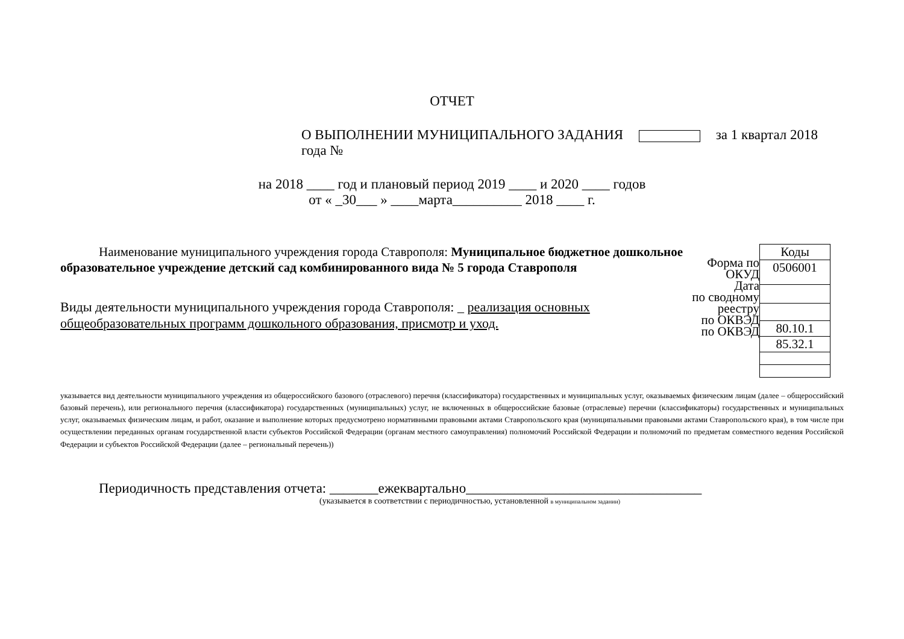ОТЧЕТ
О ВЫПОЛНЕНИИ МУНИЦИПАЛЬНОГО ЗАДАНИЯ за 1 квартал 2018 года №
на 2018 ____ год и плановый период 2019 ____ и 2020 ____ годов
от « _30___ » ____марта__________ 2018 ____ г.
Наименование муниципального учреждения города Ставрополя: Муниципальное бюджетное дошкольное образовательное учреждение детский сад комбинированного вида № 5 города Ставрополя
Виды деятельности муниципального учреждения города Ставрополя: _ реализация основных общеобразовательных программ дошкольного образования, присмотр и уход.
Форма по ОКУД
Дата
по сводному реестру
по ОКВЭД
по ОКВЭД
| Коды |
| 0506001 |
| 80.10.1 |
| 85.32.1 |
указывается вид деятельности муниципального учреждения из общероссийского базового (отраслевого) перечня (классификатора) государственных и муниципальных услуг, оказываемых физическим лицам (далее – общероссийский базовый перечень), или регионального перечня (классификатора) государственных (муниципальных) услуг, не включенных в общероссийские базовые (отраслевые) перечни (классификаторы) государственных и муниципальных услуг, оказываемых физическим лицам, и работ, оказание и выполнение которых предусмотрено нормативными правовыми актами Ставропольского края (муниципальными правовыми актами Ставропольского края), в том числе при осуществлении переданных органам государственной власти субъектов Российской Федерации (органам местного самоуправления) полномочий Российской Федерации и полномочий по предметам совместного ведения Российской Федерации и субъектов Российской Федерации (далее – региональный перечень))
Периодичность представления отчета: _______ежеквартально__________________________________
(указывается в соответствии с периодичностью, установленной в муниципальном задании)